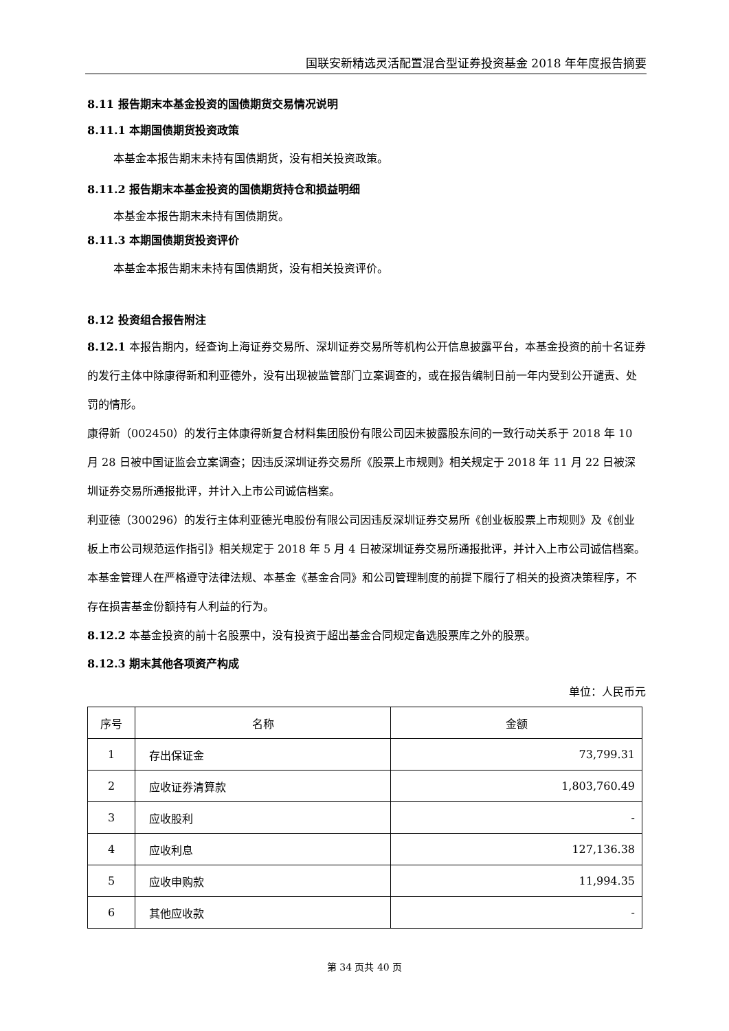国联安新精选灵活配置混合型证券投资基金 2018 年年度报告摘要
8.11 报告期末本基金投资的国债期货交易情况说明
8.11.1 本期国债期货投资政策
本基金本报告期末未持有国债期货，没有相关投资政策。
8.11.2 报告期末本基金投资的国债期货持仓和损益明细
本基金本报告期末未持有国债期货。
8.11.3 本期国债期货投资评价
本基金本报告期末未持有国债期货，没有相关投资评价。
8.12 投资组合报告附注
8.12.1 本报告期内，经查询上海证券交易所、深圳证券交易所等机构公开信息披露平台，本基金投资的前十名证券的发行主体中除康得新和利亚德外，没有出现被监管部门立案调查的，或在报告编制日前一年内受到公开谴责、处罚的情形。
康得新（002450）的发行主体康得新复合材料集团股份有限公司因未披露股东间的一致行动关系于 2018 年 10 月 28 日被中国证监会立案调查；因违反深圳证券交易所《股票上市规则》相关规定于 2018 年 11 月 22 日被深圳证券交易所通报批评，并计入上市公司诚信档案。
利亚德（300296）的发行主体利亚德光电股份有限公司因违反深圳证券交易所《创业板股票上市规则》及《创业板上市公司规范运作指引》相关规定于 2018 年 5 月 4 日被深圳证券交易所通报批评，并计入上市公司诚信档案。
本基金管理人在严格遵守法律法规、本基金《基金合同》和公司管理制度的前提下履行了相关的投资决策程序，不存在损害基金份额持有人利益的行为。
8.12.2 本基金投资的前十名股票中，没有投资于超出基金合同规定备选股票库之外的股票。
8.12.3 期末其他各项资产构成
单位：人民币元
| 序号 | 名称 | 金额 |
| --- | --- | --- |
| 1 | 存出保证金 | 73,799.31 |
| 2 | 应收证券清算款 | 1,803,760.49 |
| 3 | 应收股利 | - |
| 4 | 应收利息 | 127,136.38 |
| 5 | 应收申购款 | 11,994.35 |
| 6 | 其他应收款 | - |
第 34 页共 40 页